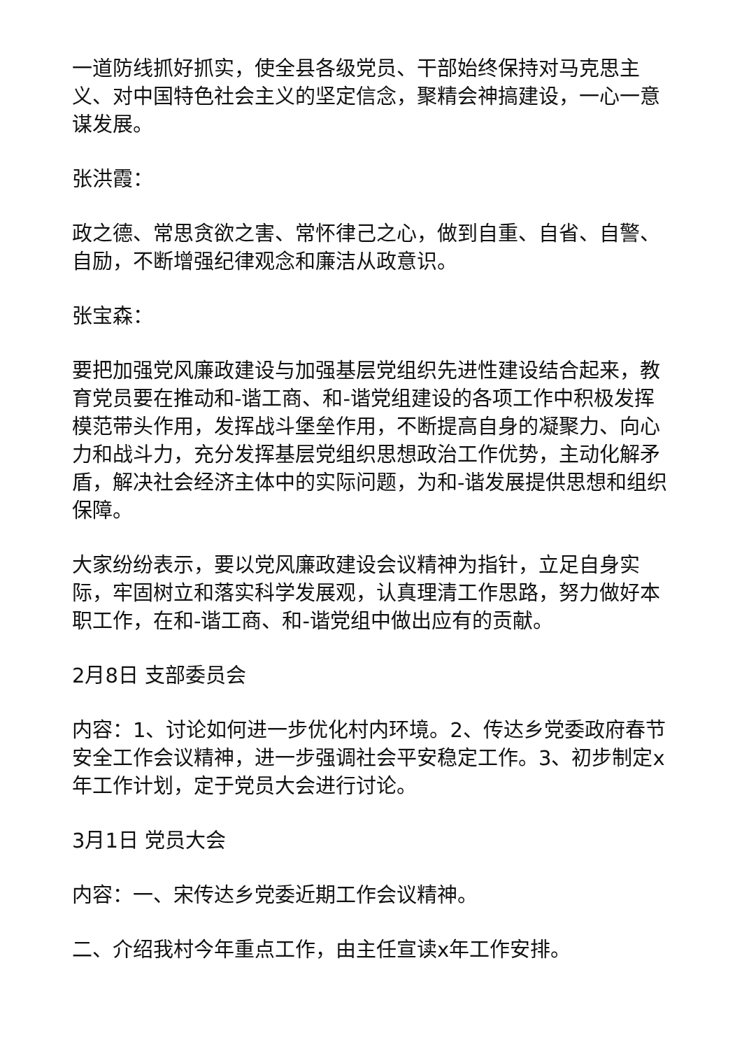一道防线抓好抓实，使全县各级党员、干部始终保持对马克思主义、对中国特色社会主义的坚定信念，聚精会神搞建设，一心一意谋发展。
张洪霞：
政之德、常思贪欲之害、常怀律己之心，做到自重、自省、自警、自励，不断增强纪律观念和廉洁从政意识。
张宝森：
要把加强党风廉政建设与加强基层党组织先进性建设结合起来，教育党员要在推动和-谐工商、和-谐党组建设的各项工作中积极发挥模范带头作用，发挥战斗堡垒作用，不断提高自身的凝聚力、向心力和战斗力，充分发挥基层党组织思想政治工作优势，主动化解矛盾，解决社会经济主体中的实际问题，为和-谐发展提供思想和组织保障。
大家纷纷表示，要以党风廉政建设会议精神为指针，立足自身实际，牢固树立和落实科学发展观，认真理清工作思路，努力做好本职工作，在和-谐工商、和-谐党组中做出应有的贡献。
2月8日 支部委员会
内容：1、讨论如何进一步优化村内环境。2、传达乡党委政府春节安全工作会议精神，进一步强调社会平安稳定工作。3、初步制定x年工作计划，定于党员大会进行讨论。
3月1日 党员大会
内容：一、宋传达乡党委近期工作会议精神。
二、介绍我村今年重点工作，由主任宣读x年工作安排。